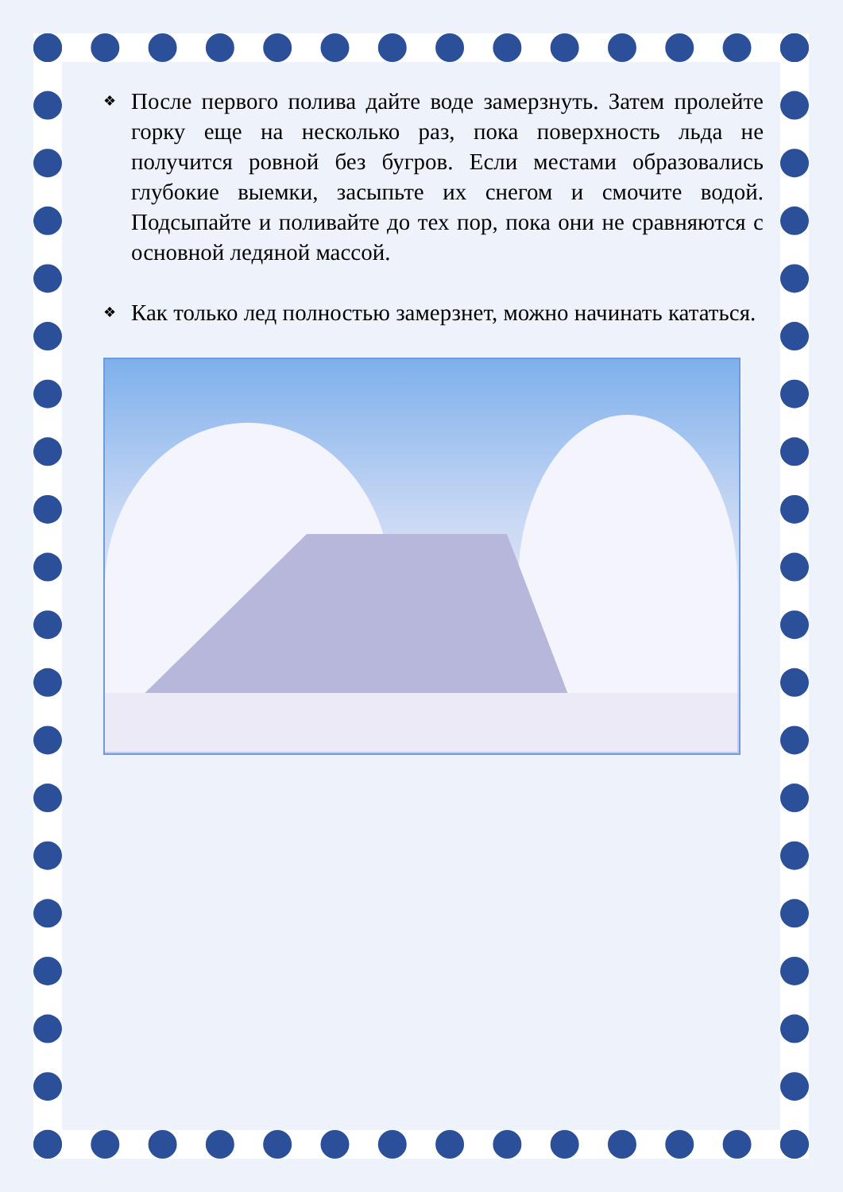❖ После первого полива дайте воде замерзнуть. Затем пролейте горку еще на несколько раз, пока поверхность льда не получится ровной без бугров. Если местами образовались глубокие выемки, засыпьте их снегом и смочите водой. Подсыпайте и поливайте до тех пор, пока они не сравняются с основной ледяной массой.
❖ Как только лед полностью замерзнет, можно начинать кататься.